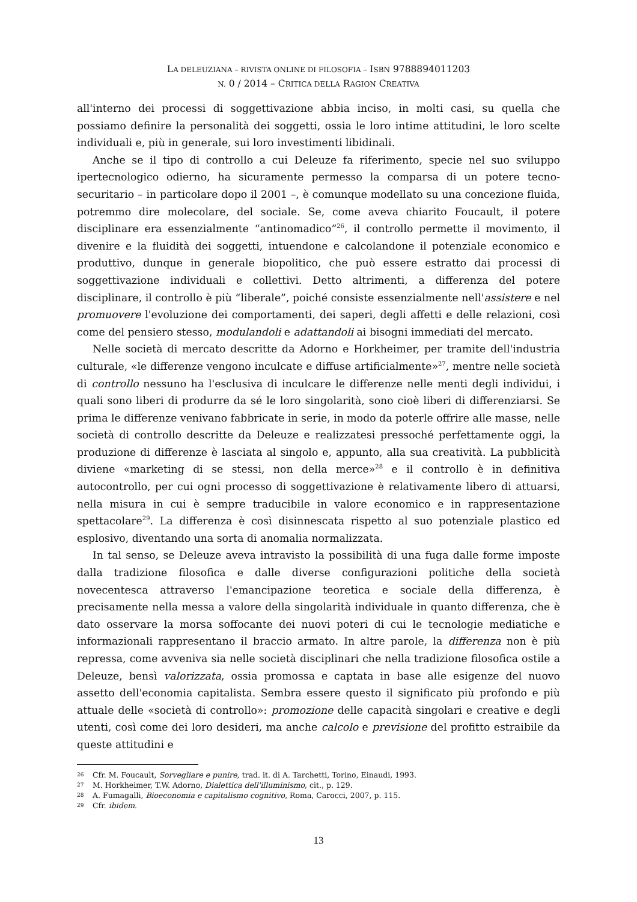LA DELEUZIANA – RIVISTA ONLINE DI FILOSOFIA – ISBN 9788894011203
N. 0 / 2014 – CRITICA DELLA RAGION CREATIVA
all'interno dei processi di soggettivazione abbia inciso, in molti casi, su quella che possiamo definire la personalità dei soggetti, ossia le loro intime attitudini, le loro scelte individuali e, più in generale, sui loro investimenti libidinali.
Anche se il tipo di controllo a cui Deleuze fa riferimento, specie nel suo sviluppo ipertecnologico odierno, ha sicuramente permesso la comparsa di un potere tecno-securitario – in particolare dopo il 2001 –, è comunque modellato su una concezione fluida, potremmo dire molecolare, del sociale. Se, come aveva chiarito Foucault, il potere disciplinare era essenzialmente “antinomadico”<sup>26</sup>, il controllo permette il movimento, il divenire e la fluidità dei soggetti, intuendone e calcolandone il potenziale economico e produttivo, dunque in generale biopolitico, che può essere estratto dai processi di soggettivazione individuali e collettivi. Detto altrimenti, a differenza del potere disciplinare, il controllo è più “liberale”, poiché consiste essenzialmente nell'assistere e nel promuovere l'evoluzione dei comportamenti, dei saperi, degli affetti e delle relazioni, così come del pensiero stesso, modulandoli e adattandoli ai bisogni immediati del mercato.
Nelle società di mercato descritte da Adorno e Horkheimer, per tramite dell'industria culturale, «le differenze vengono inculcate e diffuse artificialmente»<sup>27</sup>, mentre nelle società di controllo nessuno ha l'esclusiva di inculcare le differenze nelle menti degli individui, i quali sono liberi di produrre da sé le loro singolarità, sono cioè liberi di differenziarsi. Se prima le differenze venivano fabbricate in serie, in modo da poterle offrire alle masse, nelle società di controllo descritte da Deleuze e realizzatesi pressoché perfettamente oggi, la produzione di differenze è lasciata al singolo e, appunto, alla sua creatività. La pubblicità diviene «marketing di se stessi, non della merce»<sup>28</sup> e il controllo è in definitiva autocontrollo, per cui ogni processo di soggettivazione è relativamente libero di attuarsi, nella misura in cui è sempre traducibile in valore economico e in rappresentazione spettacolare<sup>29</sup>. La differenza è così disinnescata rispetto al suo potenziale plastico ed esplosivo, diventando una sorta di anomalia normalizzata.
In tal senso, se Deleuze aveva intravisto la possibilità di una fuga dalle forme imposte dalla tradizione filosofica e dalle diverse configurazioni politiche della società novecentesca attraverso l'emancipazione teoretica e sociale della differenza, è precisamente nella messa a valore della singolarità individuale in quanto differenza, che è dato osservare la morsa soffocante dei nuovi poteri di cui le tecnologie mediatiche e informazionali rappresentano il braccio armato. In altre parole, la differenza non è più repressa, come avveniva sia nelle società disciplinari che nella tradizione filosofica ostile a Deleuze, bensì valorizzata, ossia promossa e captata in base alle esigenze del nuovo assetto dell'economia capitalista. Sembra essere questo il significato più profondo e più attuale delle «società di controllo»: promozione delle capacità singolari e creative e degli utenti, così come dei loro desideri, ma anche calcolo e previsione del profitto estraibile da queste attitudini e
26 Cfr. M. Foucault, Sorvegliare e punire, trad. it. di A. Tarchetti, Torino, Einaudi, 1993.
27 M. Horkheimer, T.W. Adorno, Dialettica dell'illuminismo, cit., p. 129.
28 A. Fumagalli, Bioeconomia e capitalismo cognitivo, Roma, Carocci, 2007, p. 115.
29 Cfr. ibidem.
13